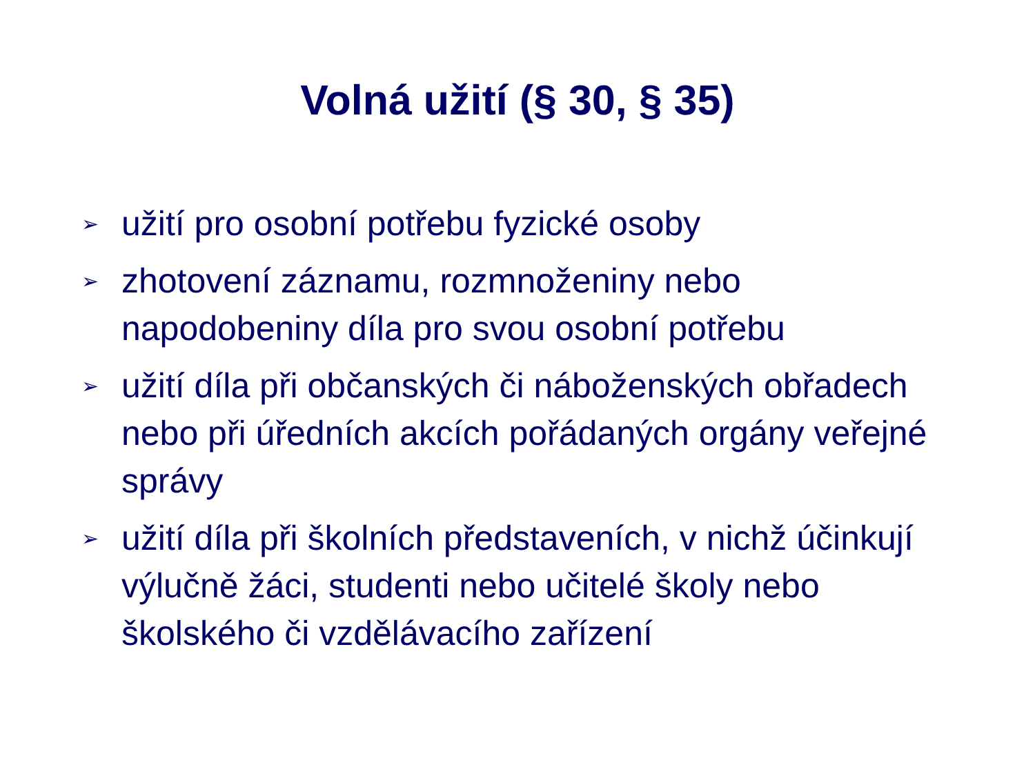Volná užití (§ 30, § 35)
➢ užití pro osobní potřebu fyzické osoby
➢ zhotovení záznamu, rozmnoženiny nebo napodobeniny díla pro svou osobní potřebu
➢ užití díla při občanských či náboženských obřadech nebo při úředních akcích pořádaných orgány veřejné správy
➢ užití díla při školních představeních, v nichž účinkují výlučně žáci, studenti nebo učitelé školy nebo školského či vzdělávacího zařízení